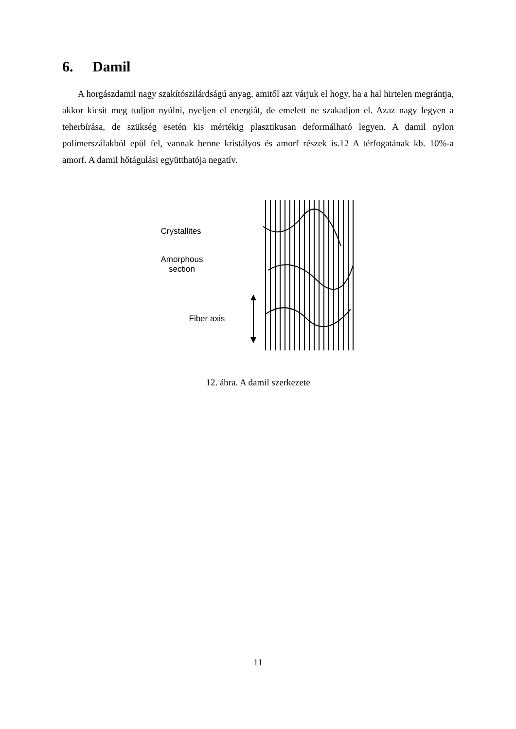6. Damil
A horgászdamil nagy szakítószilárdságú anyag, amitől azt várjuk el hogy, ha a hal hirtelen megrántja, akkor kicsit meg tudjon nyúlni, nyeljen el energiát, de emelett ne szakadjon el. Azaz nagy legyen a teherbírása, de szükség esetén kis mértékig plasztikusan deformálható legyen. A damil nylon polimerszálakból epül fel, vannak benne kristályos és amorf részek is.12 A térfogatának kb. 10%-a amorf. A damil hőtágulási együtthatója negatív.
Crystallites
Amorphous
section
Fiber axis
12. ábra. A damil szerkezete
11